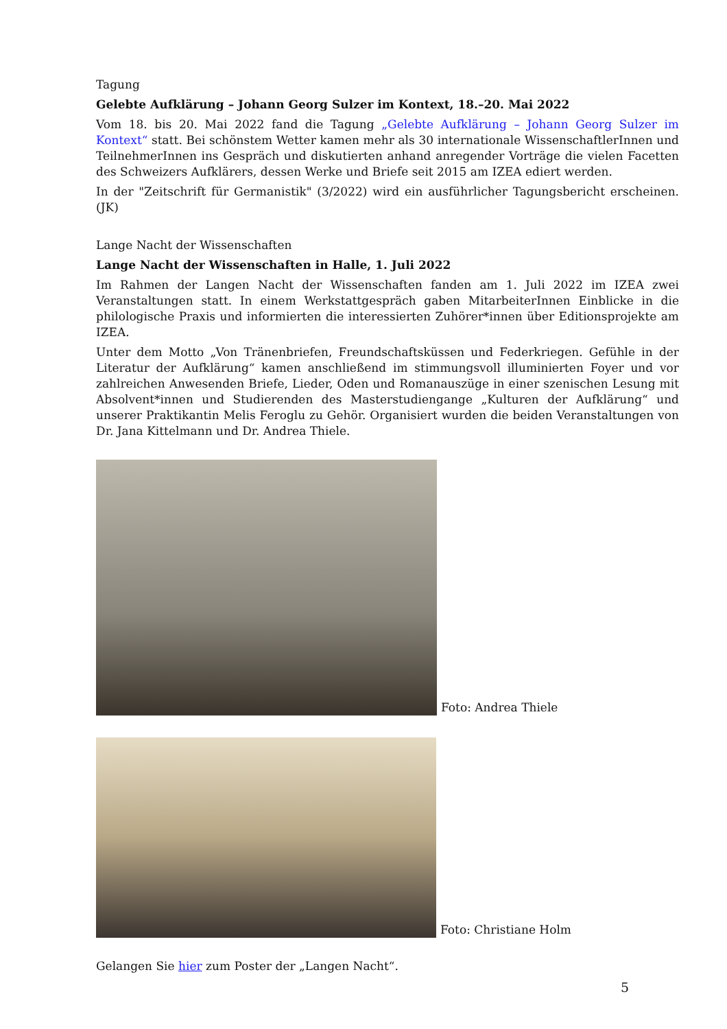Tagung
Gelebte Aufklärung – Johann Georg Sulzer im Kontext, 18.–20. Mai 2022
Vom 18. bis 20. Mai 2022 fand die Tagung „Gelebte Aufklärung – Johann Georg Sulzer im Kontext“ statt. Bei schönstem Wetter kamen mehr als 30 internationale WissenschaftlerInnen und TeilnehmerInnen ins Gespräch und diskutierten anhand anregender Vorträge die vielen Facetten des Schweizers Aufklärers, dessen Werke und Briefe seit 2015 am IZEA ediert werden.
In der "Zeitschrift für Germanistik" (3/2022) wird ein ausführlicher Tagungsbericht erscheinen. (JK)
Lange Nacht der Wissenschaften
Lange Nacht der Wissenschaften in Halle, 1. Juli 2022
Im Rahmen der Langen Nacht der Wissenschaften fanden am 1. Juli 2022 im IZEA zwei Veranstaltungen statt. In einem Werkstattgespräch gaben MitarbeiterInnen Einblicke in die philologische Praxis und informierten die interessierten Zuhörer*innen über Editionsprojekte am IZEA.
Unter dem Motto „Von Tränenbriefen, Freundschaftsküssen und Federkriegen. Gefühle in der Literatur der Aufklärung“ kamen anschließend im stimmungsvoll illuminierten Foyer und vor zahlreichen Anwesenden Briefe, Lieder, Oden und Romanauszüge in einer szenischen Lesung mit Absolvent*innen und Studierenden des Masterstudiengange „Kulturen der Aufklärung“ und unserer Praktikantin Melis Feroglu zu Gehör. Organisiert wurden die beiden Veranstaltungen von Dr. Jana Kittelmann und Dr. Andrea Thiele.
Foto: Andrea Thiele
Foto: Christiane Holm
Gelangen Sie hier zum Poster der „Langen Nacht“.
5